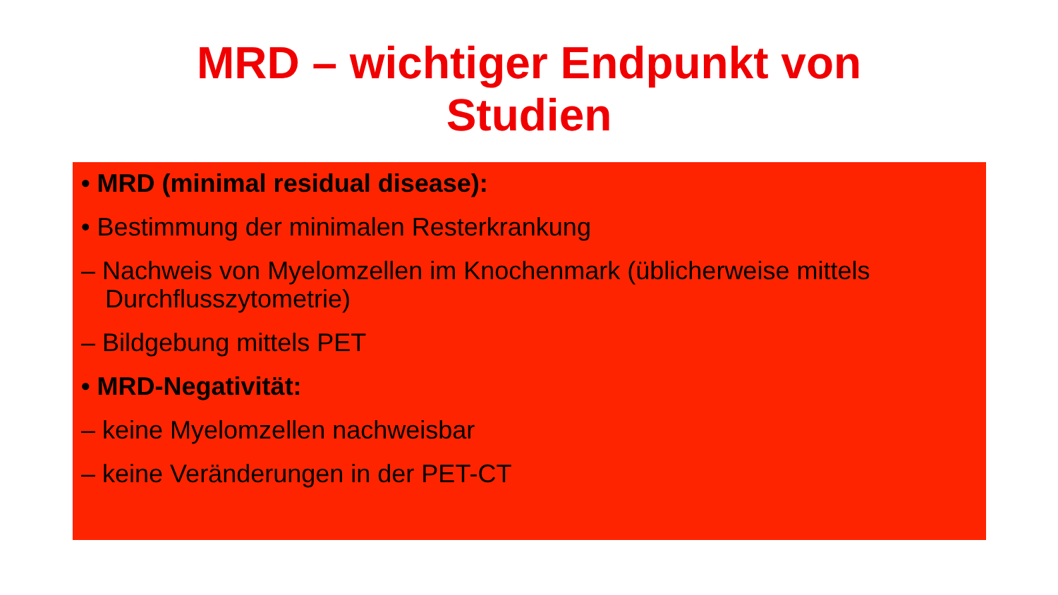MRD – wichtiger Endpunkt von
Studien
• MRD (minimal residual disease):
• Bestimmung der minimalen Resterkrankung
– Nachweis von Myelomzellen im Knochenmark (üblicherweise mittels Durchflusszytometrie)
– Bildgebung mittels PET
• MRD-Negativität:
– keine Myelomzellen nachweisbar
– keine Veränderungen in der PET-CT